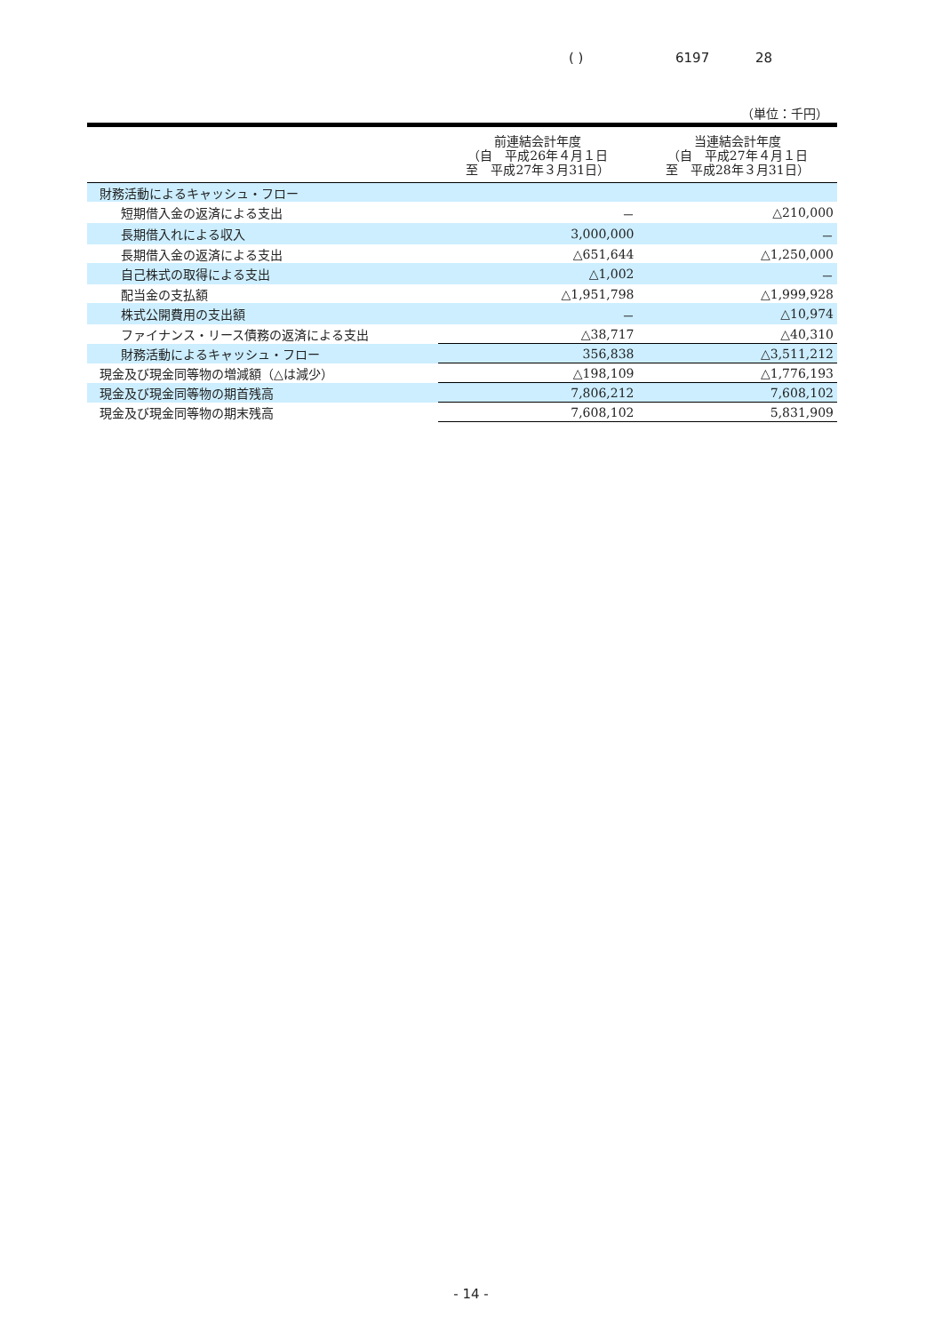( ) 6197 28
（単位：千円）
| | 前連結会計年度 （自 平成26年４月１日 至 平成27年３月31日） | 当連結会計年度 （自 平成27年４月１日 至 平成28年３月31日） |
| --- | --- | --- |
| 財務活動によるキャッシュ・フロー | | |
| 短期借入金の返済による支出 | － | △210,000 |
| 長期借入れによる収入 | 3,000,000 | － |
| 長期借入金の返済による支出 | △651,644 | △1,250,000 |
| 自己株式の取得による支出 | △1,002 | － |
| 配当金の支払額 | △1,951,798 | △1,999,928 |
| 株式公開費用の支出額 | － | △10,974 |
| ファイナンス・リース債務の返済による支出 | △38,717 | △40,310 |
| 財務活動によるキャッシュ・フロー | 356,838 | △3,511,212 |
| 現金及び現金同等物の増減額（△は減少） | △198,109 | △1,776,193 |
| 現金及び現金同等物の期首残高 | 7,806,212 | 7,608,102 |
| 現金及び現金同等物の期末残高 | 7,608,102 | 5,831,909 |
- 14 -